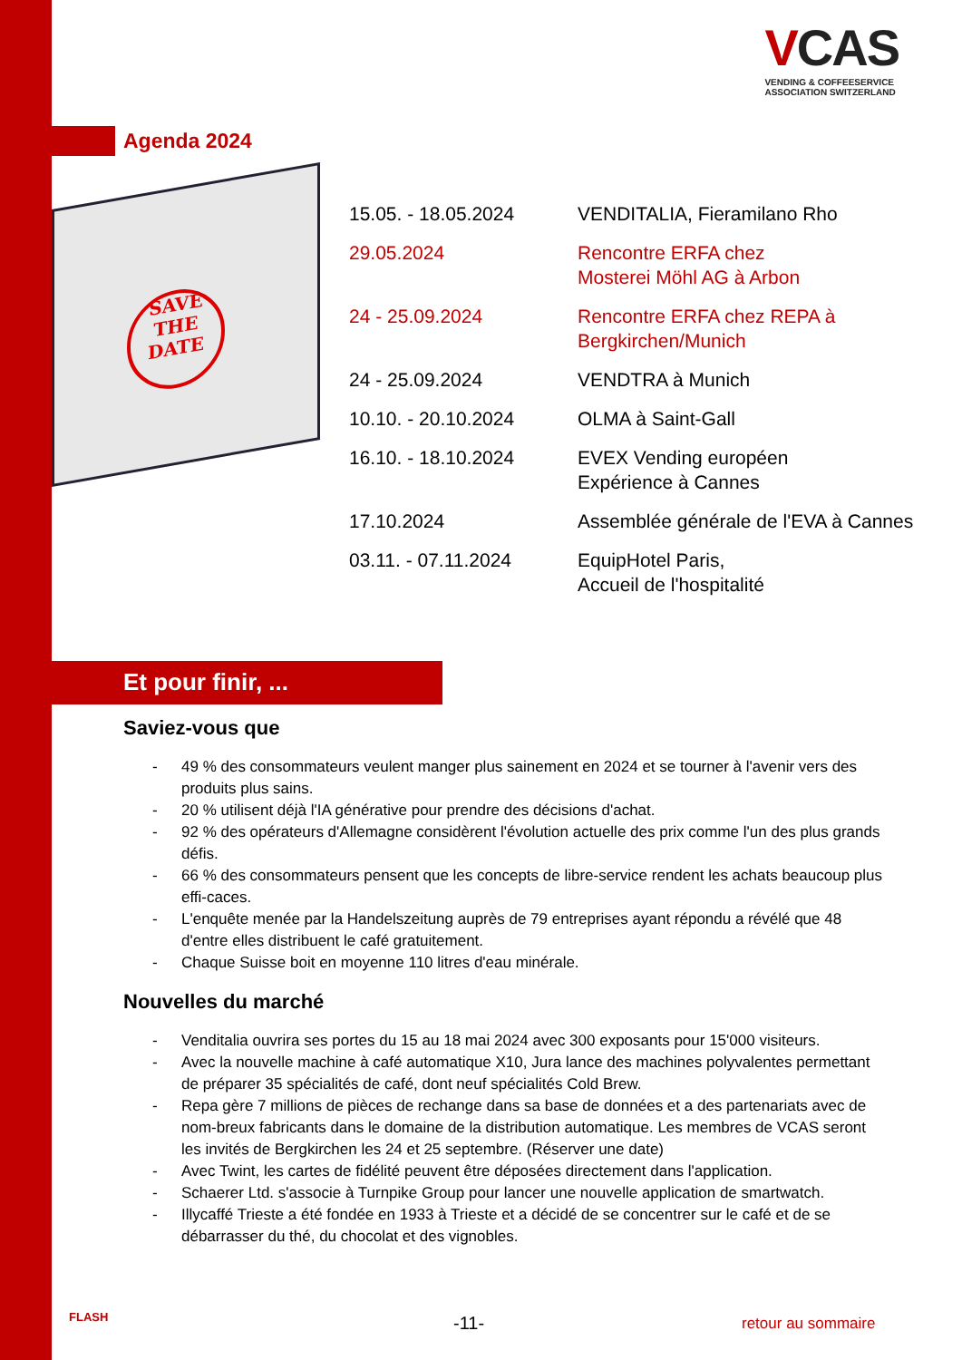VCAS
VENDING & COFFEESERVICE
ASSOCIATION SWITZERLAND
Agenda 2024
SAVE
THE
DATE
| 15.05. - 18.05.2024 | VENDITALIA, Fieramilano Rho |
| 29.05.2024 | Rencontre ERFA chez Mosterei Möhl AG à Arbon |
| 24 - 25.09.2024 | Rencontre ERFA chez REPA à Bergkirchen/Munich |
| 24 - 25.09.2024 | VENDTRA à Munich |
| 10.10. - 20.10.2024 | OLMA à Saint-Gall |
| 16.10. - 18.10.2024 | EVEX Vending européen Expérience à Cannes |
| 17.10.2024 | Assemblée générale de l'EVA à Cannes |
| 03.11. - 07.11.2024 | EquipHotel Paris, Accueil de l'hospitalité |
Et pour finir, ...
Saviez-vous que
- 49 % des consommateurs veulent manger plus sainement en 2024 et se tourner à l'avenir vers des produits plus sains.
- 20 % utilisent déjà l'IA générative pour prendre des décisions d'achat.
- 92 % des opérateurs d'Allemagne considèrent l'évolution actuelle des prix comme l'un des plus grands défis.
- 66 % des consommateurs pensent que les concepts de libre-service rendent les achats beaucoup plus effi-caces.
- L'enquête menée par la Handelszeitung auprès de 79 entreprises ayant répondu a révélé que 48 d'entre elles distribuent le café gratuitement.
- Chaque Suisse boit en moyenne 110 litres d'eau minérale.
Nouvelles du marché
- Venditalia ouvrira ses portes du 15 au 18 mai 2024 avec 300 exposants pour 15'000 visiteurs.
- Avec la nouvelle machine à café automatique X10, Jura lance des machines polyvalentes permettant de préparer 35 spécialités de café, dont neuf spécialités Cold Brew.
- Repa gère 7 millions de pièces de rechange dans sa base de données et a des partenariats avec de nom-breux fabricants dans le domaine de la distribution automatique. Les membres de VCAS seront les invités de Bergkirchen les 24 et 25 septembre. (Réserver une date)
- Avec Twint, les cartes de fidélité peuvent être déposées directement dans l'application.
- Schaerer Ltd. s'associe à Turnpike Group pour lancer une nouvelle application de smartwatch.
- Illycaffé Trieste a été fondée en 1933 à Trieste et a décidé de se concentrer sur le café et de se débarrasser du thé, du chocolat et des vignobles.
FLASH -11- retour au sommaire